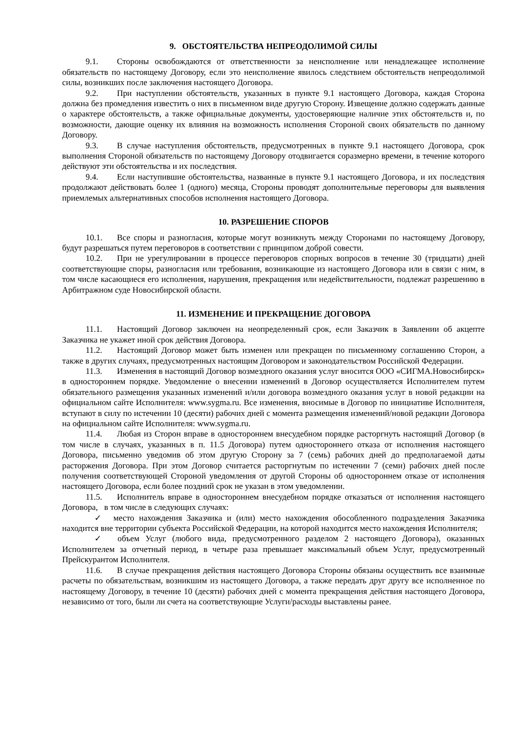9. ОБСТОЯТЕЛЬСТВА НЕПРЕОДОЛИМОЙ СИЛЫ
9.1. Стороны освобождаются от ответственности за неисполнение или ненадлежащее исполнение обязательств по настоящему Договору, если это неисполнение явилось следствием обстоятельств непреодолимой силы, возникших после заключения настоящего Договора.
9.2. При наступлении обстоятельств, указанных в пункте 9.1 настоящего Договора, каждая Сторона должна без промедления известить о них в письменном виде другую Сторону. Извещение должно содержать данные о характере обстоятельств, а также официальные документы, удостоверяющие наличие этих обстоятельств и, по возможности, дающие оценку их влияния на возможность исполнения Стороной своих обязательств по данному Договору.
9.3. В случае наступления обстоятельств, предусмотренных в пункте 9.1 настоящего Договора, срок выполнения Стороной обязательств по настоящему Договору отодвигается соразмерно времени, в течение которого действуют эти обстоятельства и их последствия.
9.4. Если наступившие обстоятельства, названные в пункте 9.1 настоящего Договора, и их последствия продолжают действовать более 1 (одного) месяца, Стороны проводят дополнительные переговоры для выявления приемлемых альтернативных способов исполнения настоящего Договора.
10. РАЗРЕШЕНИЕ СПОРОВ
10.1. Все споры и разногласия, которые могут возникнуть между Сторонами по настоящему Договору, будут разрешаться путем переговоров в соответствии с принципом доброй совести.
10.2. При не урегулировании в процессе переговоров спорных вопросов в течение 30 (тридцати) дней соответствующие споры, разногласия или требования, возникающие из настоящего Договора или в связи с ним, в том числе касающиеся его исполнения, нарушения, прекращения или недействительности, подлежат разрешению в Арбитражном суде Новосибирской области.
11. ИЗМЕНЕНИЕ И ПРЕКРАЩЕНИЕ ДОГОВОРА
11.1. Настоящий Договор заключен на неопределенный срок, если Заказчик в Заявлении об акцепте Заказчика не укажет иной срок действия Договора.
11.2. Настоящий Договор может быть изменен или прекращен по письменному соглашению Сторон, а также в других случаях, предусмотренных настоящим Договором и законодательством Российской Федерации.
11.3. Изменения в настоящий Договор возмездного оказания услуг вносится ООО «СИГМА.Новосибирск» в одностороннем порядке. Уведомление о внесении изменений в Договор осуществляется Исполнителем путем обязательного размещения указанных изменений и/или договора возмездного оказания услуг в новой редакции на официальном сайте Исполнителя: www.sygma.ru. Все изменения, вносимые в Договор по инициативе Исполнителя, вступают в силу по истечении 10 (десяти) рабочих дней с момента размещения изменений/новой редакции Договора на официальном сайте Исполнителя: www.sygma.ru.
11.4. Любая из Сторон вправе в одностороннем внесудебном порядке расторгнуть настоящий Договор (в том числе в случаях, указанных в п. 11.5 Договора) путем одностороннего отказа от исполнения настоящего Договора, письменно уведомив об этом другую Сторону за 7 (семь) рабочих дней до предполагаемой даты расторжения Договора. При этом Договор считается расторгнутым по истечении 7 (семи) рабочих дней после получения соответствующей Стороной уведомления от другой Стороны об одностороннем отказе от исполнения настоящего Договора, если более поздний срок не указан в этом уведомлении.
11.5. Исполнитель вправе в одностороннем внесудебном порядке отказаться от исполнения настоящего Договора, в том числе в следующих случаях:
✓ место нахождения Заказчика и (или) место нахождения обособленного подразделения Заказчика находится вне территории субъекта Российской Федерации, на которой находится место нахождения Исполнителя;
✓ объем Услуг (любого вида, предусмотренного разделом 2 настоящего Договора), оказанных Исполнителем за отчетный период, в четыре раза превышает максимальный объем Услуг, предусмотренный Прейскурантом Исполнителя.
11.6. В случае прекращения действия настоящего Договора Стороны обязаны осуществить все взаимные расчеты по обязательствам, возникшим из настоящего Договора, а также передать друг другу все исполненное по настоящему Договору, в течение 10 (десяти) рабочих дней с момента прекращения действия настоящего Договора, независимо от того, были ли счета на соответствующие Услуги/расходы выставлены ранее.